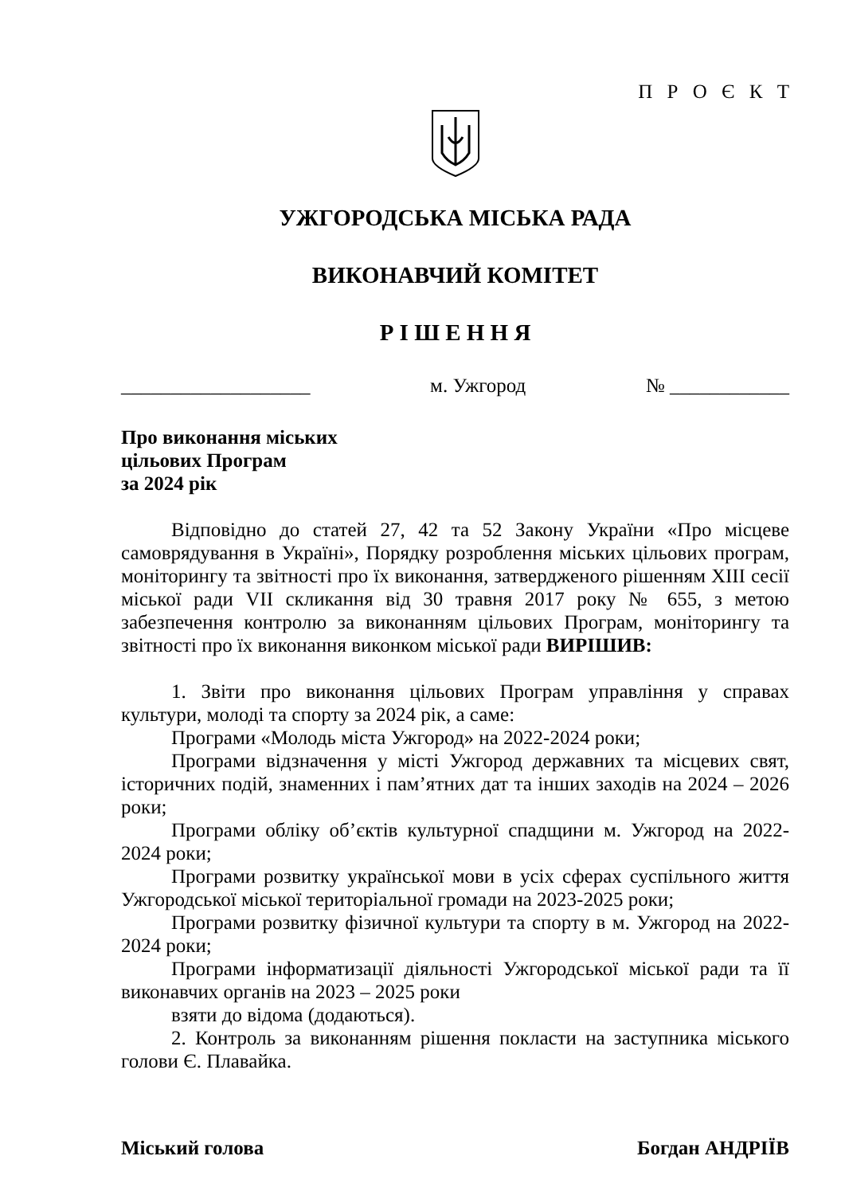П Р О Є К Т
УЖГОРОДСЬКА МІСЬКА РАДА
ВИКОНАВЧИЙ КОМІТЕТ
Р І Ш Е Н Н Я
___________________ м. Ужгород № ____________
Про виконання міських
цільових Програм
за 2024 рік
Відповідно до статей 27, 42 та 52 Закону України «Про місцеве самоврядування в Україні», Порядку розроблення міських цільових програм, моніторингу та звітності про їх виконання, затвердженого рішенням XIII сесії міської ради VII скликання від 30 травня 2017 року № 655, з метою забезпечення контролю за виконанням цільових Програм, моніторингу та звітності про їх виконання виконком міської ради ВИРІШИВ:
1. Звіти про виконання цільових Програм управління у справах культури, молоді та спорту за 2024 рік, а саме:
Програми «Молодь міста Ужгород» на 2022-2024 роки;
Програми відзначення у місті Ужгород державних та місцевих свят, історичних подій, знаменних і пам’ятних дат та інших заходів на 2024 – 2026 роки;
Програми обліку об’єктів культурної спадщини м. Ужгород на 2022-2024 роки;
Програми розвитку української мови в усіх сферах суспільного життя Ужгородської міської територіальної громади на 2023-2025 роки;
Програми розвитку фізичної культури та спорту в м. Ужгород на 2022-2024 роки;
Програми інформатизації діяльності Ужгородської міської ради та її виконавчих органів на 2023 – 2025 роки
взяти до відома (додаються).
2. Контроль за виконанням рішення покласти на заступника міського голови Є. Плавайка.
Міський голова Богдан АНДРІЇВ